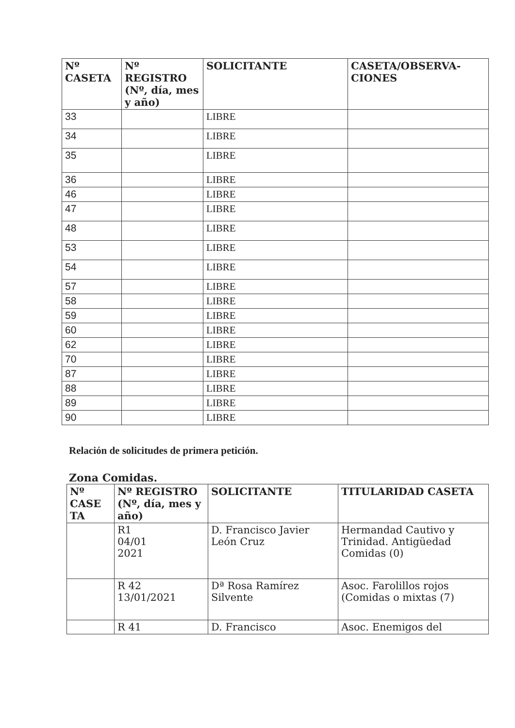| Nº CASETA | Nº REGISTRO (Nº, día, mes y año) | SOLICITANTE | CASETA/OBSERVA-CIONES |
| --- | --- | --- | --- |
| 33 | | LIBRE | |
| 34 | | LIBRE | |
| 35 | | LIBRE | |
| 36 | | LIBRE | |
| 46 | | LIBRE | |
| 47 | | LIBRE | |
| 48 | | LIBRE | |
| 53 | | LIBRE | |
| 54 | | LIBRE | |
| 57 | | LIBRE | |
| 58 | | LIBRE | |
| 59 | | LIBRE | |
| 60 | | LIBRE | |
| 62 | | LIBRE | |
| 70 | | LIBRE | |
| 87 | | LIBRE | |
| 88 | | LIBRE | |
| 89 | | LIBRE | |
| 90 | | LIBRE | |
Relación de solicitudes de primera petición.
Zona Comidas.
| Nº CASE TA | Nº REGISTRO (Nº, día, mes y año) | SOLICITANTE | TITULARIDAD CASETA |
| --- | --- | --- | --- |
| | R1 04/01 2021 | D. Francisco Javier León Cruz | Hermandad Cautivo y Trinidad. Antigüedad Comidas (0) |
| | R 42 13/01/2021 | Dª Rosa Ramírez Silvente | Asoc. Farolillos rojos (Comidas o mixtas (7) |
| | R 41 | D. Francisco | Asoc. Enemigos del |